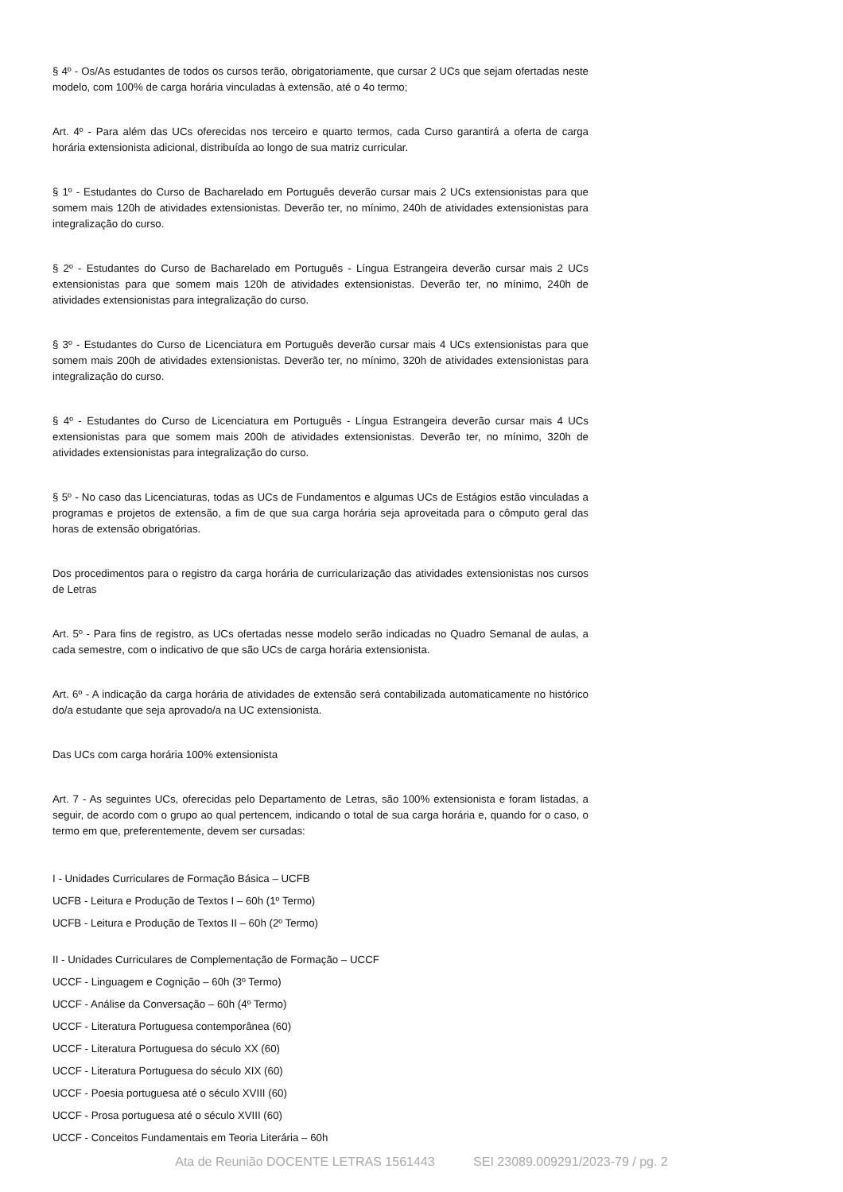§ 4º - Os/As estudantes de todos os cursos terão, obrigatoriamente, que cursar 2 UCs que sejam ofertadas neste modelo, com 100% de carga horária vinculadas à extensão, até o 4o termo;
Art. 4º - Para além das UCs oferecidas nos terceiro e quarto termos, cada Curso garantirá a oferta de carga horária extensionista adicional, distribuída ao longo de sua matriz curricular.
§ 1º - Estudantes do Curso de Bacharelado em Português deverão cursar mais 2 UCs extensionistas para que somem mais 120h de atividades extensionistas. Deverão ter, no mínimo, 240h de atividades extensionistas para integralização do curso.
§ 2º - Estudantes do Curso de Bacharelado em Português - Língua Estrangeira deverão cursar mais 2 UCs extensionistas para que somem mais 120h de atividades extensionistas. Deverão ter, no mínimo, 240h de atividades extensionistas para integralização do curso.
§ 3º - Estudantes do Curso de Licenciatura em Português deverão cursar mais 4 UCs extensionistas para que somem mais 200h de atividades extensionistas. Deverão ter, no mínimo, 320h de atividades extensionistas para integralização do curso.
§ 4º - Estudantes do Curso de Licenciatura em Português - Língua Estrangeira deverão cursar mais 4 UCs extensionistas para que somem mais 200h de atividades extensionistas. Deverão ter, no mínimo, 320h de atividades extensionistas para integralização do curso.
§ 5º - No caso das Licenciaturas, todas as UCs de Fundamentos e algumas UCs de Estágios estão vinculadas a programas e projetos de extensão, a fim de que sua carga horária seja aproveitada para o cômputo geral das horas de extensão obrigatórias.
Dos procedimentos para o registro da carga horária de curricularização das atividades extensionistas nos cursos de Letras
Art. 5º - Para fins de registro, as UCs ofertadas nesse modelo serão indicadas no Quadro Semanal de aulas, a cada semestre, com o indicativo de que são UCs de carga horária extensionista.
Art. 6º - A indicação da carga horária de atividades de extensão será contabilizada automaticamente no histórico do/a estudante que seja aprovado/a na UC extensionista.
Das UCs com carga horária 100% extensionista
Art. 7 - As seguintes UCs, oferecidas pelo Departamento de Letras, são 100% extensionista e foram listadas, a seguir, de acordo com o grupo ao qual pertencem, indicando o total de sua carga horária e, quando for o caso, o termo em que, preferentemente, devem ser cursadas:
I - Unidades Curriculares de Formação Básica – UCFB
UCFB - Leitura e Produção de Textos I – 60h (1º Termo)
UCFB - Leitura e Produção de Textos II – 60h (2º Termo)
II - Unidades Curriculares de Complementação de Formação – UCCF
UCCF - Linguagem e Cognição – 60h (3º Termo)
UCCF - Análise da Conversação – 60h (4º Termo)
UCCF - Literatura Portuguesa contemporânea (60)
UCCF - Literatura Portuguesa do século XX (60)
UCCF - Literatura Portuguesa do século XIX (60)
UCCF - Poesia portuguesa até o século XVIII (60)
UCCF - Prosa portuguesa até o século XVIII (60)
UCCF - Conceitos Fundamentais em Teoria Literária – 60h
Ata de Reunião DOCENTE LETRAS 1561443 SEI 23089.009291/2023-79 / pg. 2